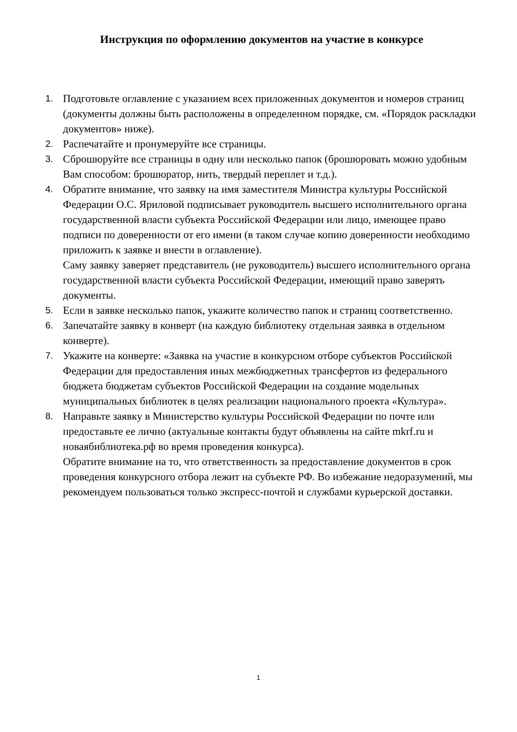Инструкция по оформлению документов на участие в конкурсе
1.
Подготовьте оглавление с указанием всех приложенных документов и номеров страниц (документы должны быть расположены в определенном порядке, см. «Порядок раскладки документов» ниже).
2.
Распечатайте и пронумеруйте все страницы.
3.
Сброшюруйте все страницы в одну или несколько папок (брошюровать можно удобным Вам способом: брошюратор, нить, твердый переплет и т.д.).
4.
Обратите внимание, что заявку на имя заместителя Министра культуры Российской Федерации О.С. Яриловой подписывает руководитель высшего исполнительного органа государственной власти субъекта Российской Федерации или лицо, имеющее право подписи по доверенности от его имени (в таком случае копию доверенности необходимо приложить к заявке и внести в оглавление).
Саму заявку заверяет представитель (не руководитель) высшего исполнительного органа государственной власти субъекта Российской Федерации, имеющий право заверять документы.
5.
Если в заявке несколько папок, укажите количество папок и страниц соответственно.
6.
Запечатайте заявку в конверт (на каждую библиотеку отдельная заявка в отдельном конверте).
7.
Укажите на конверте: «Заявка на участие в конкурсном отборе субъектов Российской Федерации для предоставления иных межбюджетных трансфертов из федерального бюджета бюджетам субъектов Российской Федерации на создание модельных муниципальных библиотек в целях реализации национального проекта «Культура».
8.
Направьте заявку в Министерство культуры Российской Федерации по почте или предоставьте ее лично (актуальные контакты будут объявлены на сайте mkrf.ru и новаябиблиотека.рф во время проведения конкурса).
Обратите внимание на то, что ответственность за предоставление документов в срок проведения конкурсного отбора лежит на субъекте РФ. Во избежание недоразумений, мы рекомендуем пользоваться только экспресс-почтой и службами курьерской доставки.
1